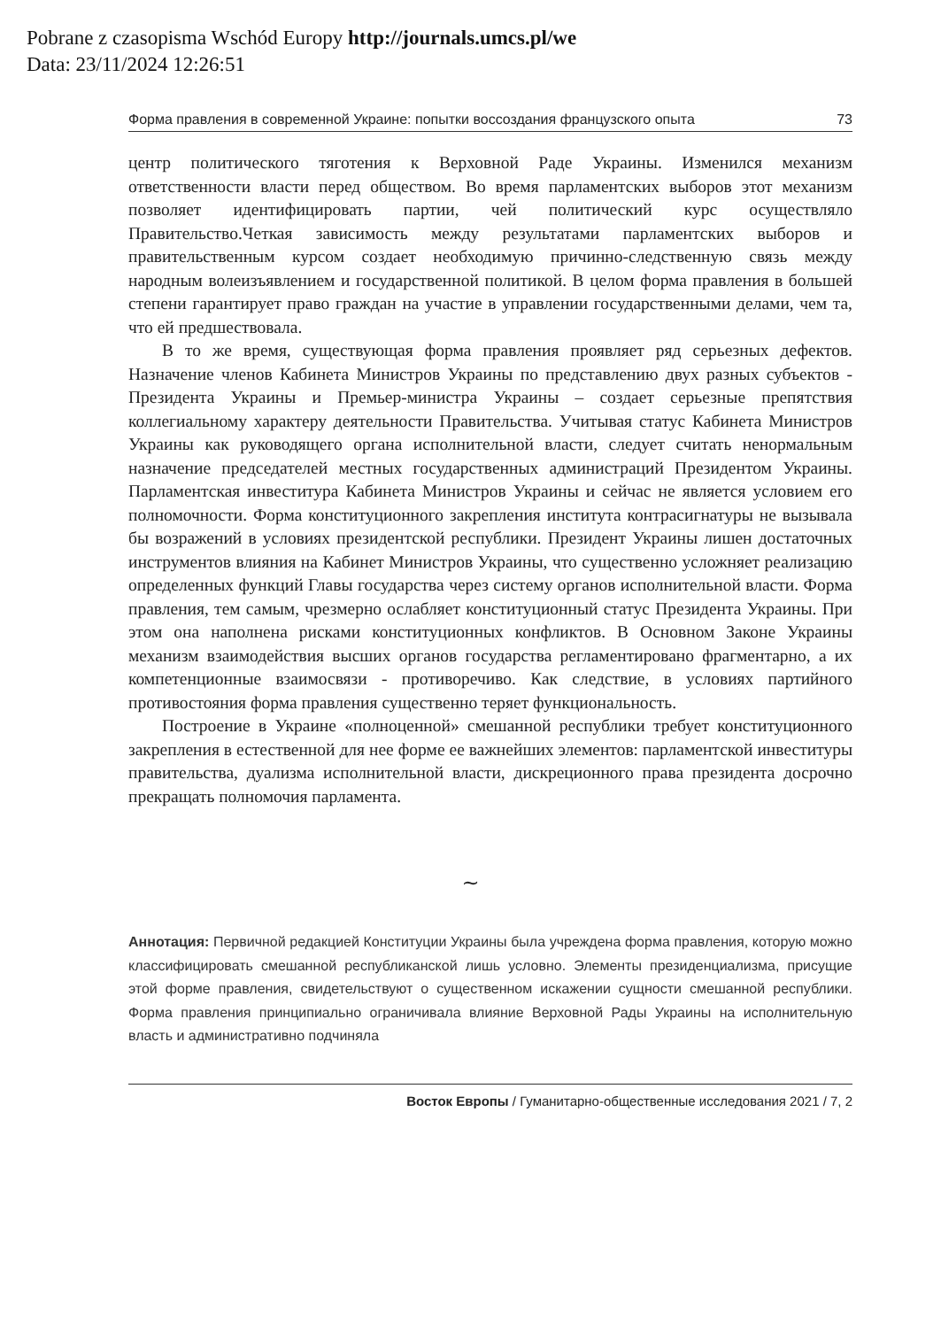Pobrane z czasopisma Wschód Europy http://journals.umcs.pl/we
Data: 23/11/2024 12:26:51
Форма правления в современной Украине: попытки воссоздания французского опыта 73
центр политического тяготения к Верховной Раде Украины. Изменился механизм ответственности власти перед обществом. Во время парламентских выборов этот механизм позволяет идентифицировать партии, чей политический курс осуществляло Правительство.Четкая зависимость между результатами парламентских выборов и правительственным курсом создает необходимую причинно-следственную связь между народным волеизъявлением и государственной политикой. В целом форма правления в большей степени гарантирует право граждан на участие в управлении государственными делами, чем та, что ей предшествовала.
В то же время, существующая форма правления проявляет ряд серьезных дефектов. Назначение членов Кабинета Министров Украины по представлению двух разных субъектов - Президента Украины и Премьер-министра Украины – создает серьезные препятствия коллегиальному характеру деятельности Правительства. Учитывая статус Кабинета Министров Украины как руководящего органа исполнительной власти, следует считать ненормальным назначение председателей местных государственных администраций Президентом Украины. Парламентская инвеститура Кабинета Министров Украины и сейчас не является условием его полномочности. Форма конституционного закрепления института контрасигнатуры не вызывала бы возражений в условиях президентской республики. Президент Украины лишен достаточных инструментов влияния на Кабинет Министров Украины, что существенно усложняет реализацию определенных функций Главы государства через систему органов исполнительной власти. Форма правления, тем самым, чрезмерно ослабляет конституционный статус Президента Украины. При этом она наполнена рисками конституционных конфликтов. В Основном Законе Украины механизм взаимодействия высших органов государства регламентировано фрагментарно, а их компетенционные взаимосвязи - противоречиво. Как следствие, в условиях партийного противостояния форма правления существенно теряет функциональность.
Построение в Украине «полноценной» смешанной республики требует конституционного закрепления в естественной для нее форме ее важнейших элементов: парламентской инвеституры правительства, дуализма исполнительной власти, дискреционного права президента досрочно прекращать полномочия парламента.
~
Аннотация: Первичной редакцией Конституции Украины была учреждена форма правления, которую можно классифицировать смешанной республиканской лишь условно. Элементы президенциализма, присущие этой форме правления, свидетельствуют о существенном искажении сущности смешанной республики. Форма правления принципиально ограничивала влияние Верховной Рады Украины на исполнительную власть и административно подчиняла
Восток Европы / Гуманитарно-общественные исследования 2021 / 7, 2